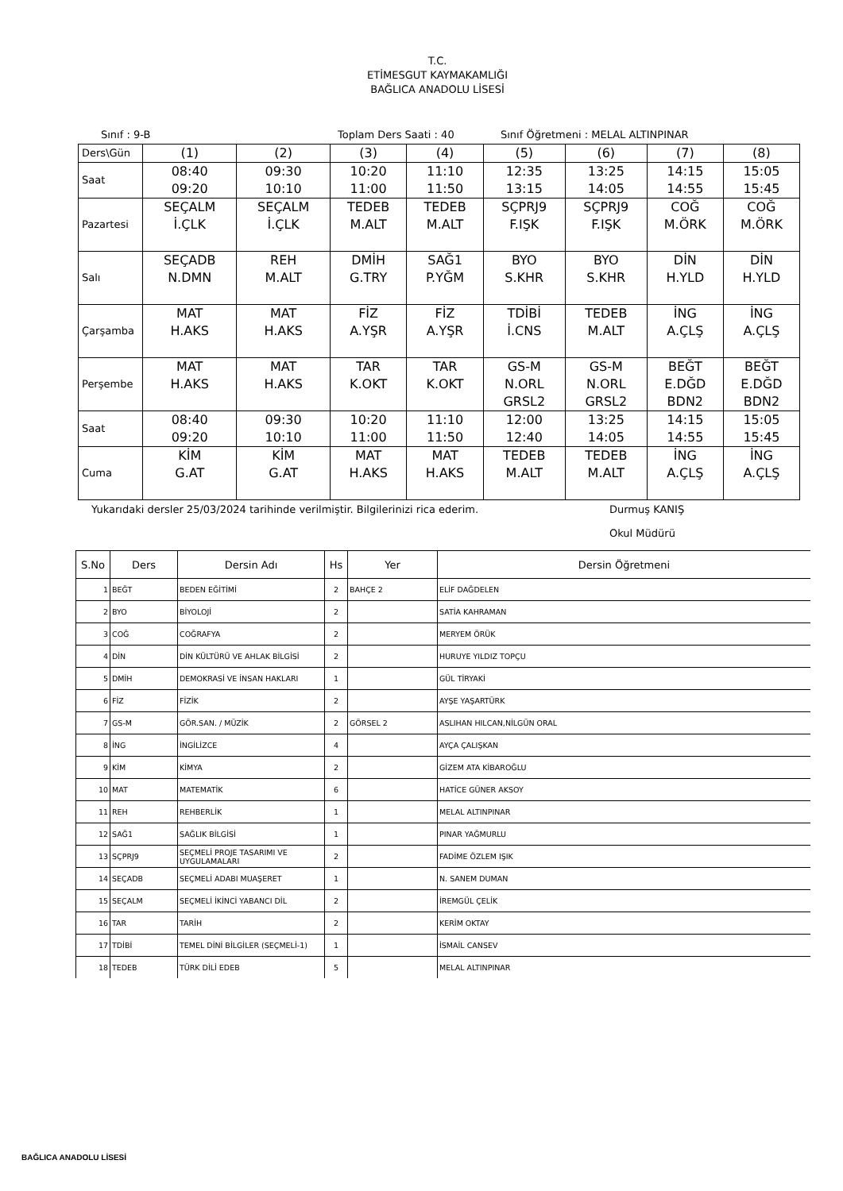T.C.
ETİMESGUT KAYMAKAMLIĞI
BAĞLICA ANADOLU LİSESİ
Sınıf : 9-B Toplam Ders Saati : 40 Sınıf Öğretmeni : MELAL ALTINPINAR
| Ders\Gün | (1) | (2) | (3) | (4) | (5) | (6) | (7) | (8) |
| Saat | 08:40 09:20 | 09:30 10:10 | 10:20 11:00 | 11:10 11:50 | 12:35 13:15 | 13:25 14:05 | 14:15 14:55 | 15:05 15:45 |
| Pazartesi | SEÇALM İ.ÇLK | SEÇALM İ.ÇLK | TEDEB M.ALT | TEDEB M.ALT | SÇPRJ9 F.IŞK | SÇPRJ9 F.IŞK | COĞ M.ÖRK | COĞ M.ÖRK |
| Salı | SEÇADB N.DMN | REH M.ALT | DMİH G.TRY | SAĞ1 P.YĞM | BYO S.KHR | BYO S.KHR | DİN H.YLD | DİN H.YLD |
| Çarşamba | MAT H.AKS | MAT H.AKS | FİZ A.YŞR | FİZ A.YŞR | TDİBİ İ.CNS | TEDEB M.ALT | İNG A.ÇLŞ | İNG A.ÇLŞ |
| Perşembe | MAT H.AKS | MAT H.AKS | TAR K.OKT | TAR K.OKT | GS-M N.ORL GRSL2 | GS-M N.ORL GRSL2 | BEĞT E.DĞD BDN2 | BEĞT E.DĞD BDN2 |
| Saat | 08:40 09:20 | 09:30 10:10 | 10:20 11:00 | 11:10 11:50 | 12:00 12:40 | 13:25 14:05 | 14:15 14:55 | 15:05 15:45 |
| Cuma | KİM G.AT | KİM G.AT | MAT H.AKS | MAT H.AKS | TEDEB M.ALT | TEDEB M.ALT | İNG A.ÇLŞ | İNG A.ÇLŞ |
Yukarıdaki dersler 25/03/2024 tarihinde verilmiştir. Bilgilerinizi rica ederim. Durmuş KANIŞ
Okul Müdürü
| S.No | Ders | Dersin Adı | Hs | Yer | Dersin Öğretmeni |
| --- | --- | --- | --- | --- | --- |
| 1 | BEĞT | BEDEN EĞİTİMİ | 2 | BAHÇE 2 | ELİF DAĞDELEN |
| 2 | BYO | BİYOLOJİ | 2 | | SATİA KAHRAMAN |
| 3 | COĞ | COĞRAFYA | 2 | | MERYEM ÖRÜK |
| 4 | DİN | DİN KÜLTÜRÜ VE AHLAK BİLGİSİ | 2 | | HURUYE YILDIZ TOPÇU |
| 5 | DMİH | DEMOKRASİ VE İNSAN HAKLARI | 1 | | GÜL TİRYAKİ |
| 6 | FİZ | FİZİK | 2 | | AYŞE YAŞARTÜRK |
| 7 | GS-M | GÖR.SAN. / MÜZİK | 2 | GÖRSEL 2 | ASLIHAN HILCAN,NİLGÜN ORAL |
| 8 | İNG | İNGİLİZCE | 4 | | AYÇA ÇALIŞKAN |
| 9 | KİM | KİMYA | 2 | | GİZEM ATA KİBAROĞLU |
| 10 | MAT | MATEMATİK | 6 | | HATİCE GÜNER AKSOY |
| 11 | REH | REHBERLİK | 1 | | MELAL ALTINPINAR |
| 12 | SAĞ1 | SAĞLIK BİLGİSİ | 1 | | PINAR YAĞMURLU |
| 13 | SÇPRJ9 | SEÇMELİ PROJE TASARIMI VE UYGULAMALARI | 2 | | FADİME ÖZLEM IŞIK |
| 14 | SEÇADB | SEÇMELİ ADABI MUAŞERET | 1 | | N. SANEM DUMAN |
| 15 | SEÇALM | SEÇMELİ İKİNCİ YABANCI DİL | 2 | | İREMGÜL ÇELİK |
| 16 | TAR | TARİH | 2 | | KERİM OKTAY |
| 17 | TDİBİ | TEMEL DİNİ BİLGİLER (SEÇMELİ-1) | 1 | | İSMAİL CANSEV |
| 18 | TEDEB | TÜRK DİLİ EDEB | 5 | | MELAL ALTINPINAR |
BAĞLICA ANADOLU LİSESİ